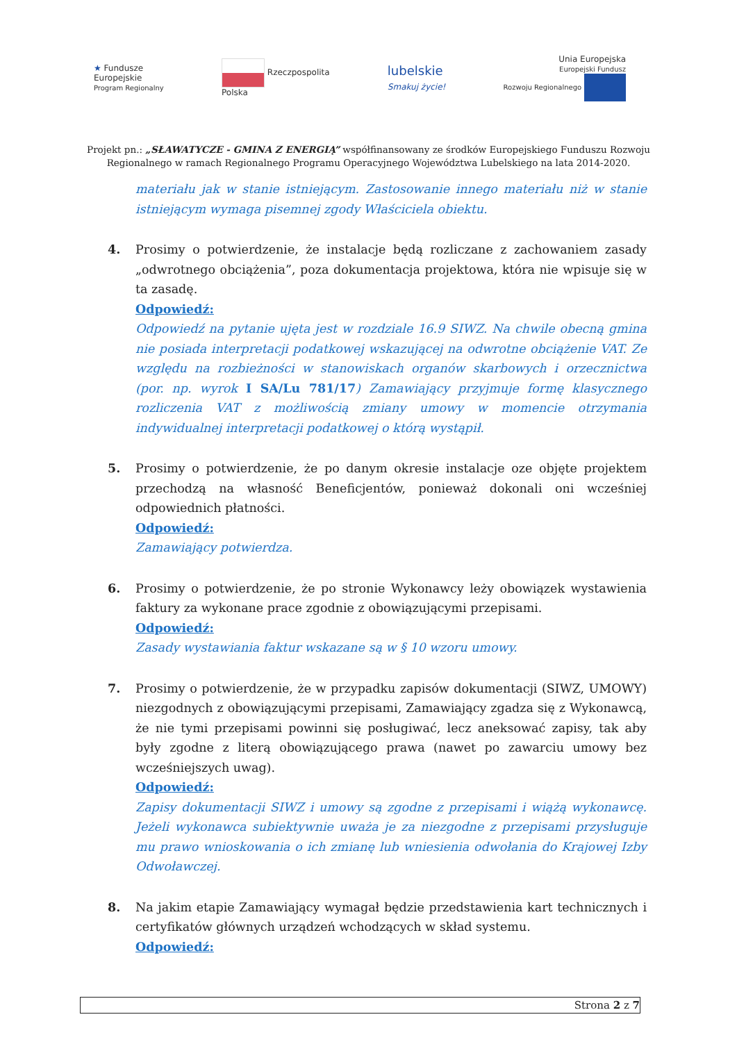★ Fundusze
Europejskie
Program Regionalny
Rzeczpospolita
Polska
lubelskie
Smakuj życie!
Unia Europejska
Europejski Fundusz
Rozwoju Regionalnego
Projekt pn.: „SŁAWATYCZE - GMINA Z ENERGIĄ” współfinansowany ze środków Europejskiego Funduszu Rozwoju Regionalnego w ramach Regionalnego Programu Operacyjnego Województwa Lubelskiego na lata 2014-2020.
materiału jak w stanie istniejącym. Zastosowanie innego materiału niż w stanie istniejącym wymaga pisemnej zgody Właściciela obiektu.
4. Prosimy o potwierdzenie, że instalacje będą rozliczane z zachowaniem zasady „odwrotnego obciążenia”, poza dokumentacja projektowa, która nie wpisuje się w ta zasadę.
Odpowiedź:
Odpowiedź na pytanie ujęta jest w rozdziale 16.9 SIWZ. Na chwile obecną gmina nie posiada interpretacji podatkowej wskazującej na odwrotne obciążenie VAT. Ze względu na rozbieżności w stanowiskach organów skarbowych i orzecznictwa (por. np. wyrok I SA/Lu 781/17) Zamawiający przyjmuje formę klasycznego rozliczenia VAT z możliwością zmiany umowy w momencie otrzymania indywidualnej interpretacji podatkowej o którą wystąpił.
5. Prosimy o potwierdzenie, że po danym okresie instalacje oze objęte projektem przechodzą na własność Beneficjentów, ponieważ dokonali oni wcześniej odpowiednich płatności.
Odpowiedź:
Zamawiający potwierdza.
6. Prosimy o potwierdzenie, że po stronie Wykonawcy leży obowiązek wystawienia faktury za wykonane prace zgodnie z obowiązującymi przepisami.
Odpowiedź:
Zasady wystawiania faktur wskazane są w § 10 wzoru umowy.
7. Prosimy o potwierdzenie, że w przypadku zapisów dokumentacji (SIWZ, UMOWY) niezgodnych z obowiązującymi przepisami, Zamawiający zgadza się z Wykonawcą, że nie tymi przepisami powinni się posługiwać, lecz aneksować zapisy, tak aby były zgodne z literą obowiązującego prawa (nawet po zawarciu umowy bez wcześniejszych uwag).
Odpowiedź:
Zapisy dokumentacji SIWZ i umowy są zgodne z przepisami i wiążą wykonawcę. Jeżeli wykonawca subiektywnie uważa je za niezgodne z przepisami przysługuje mu prawo wnioskowania o ich zmianę lub wniesienia odwołania do Krajowej Izby Odwoławczej.
8. Na jakim etapie Zamawiający wymagał będzie przedstawienia kart technicznych i certyfikatów głównych urządzeń wchodzących w skład systemu.
Odpowiedź:
Strona 2 z 7